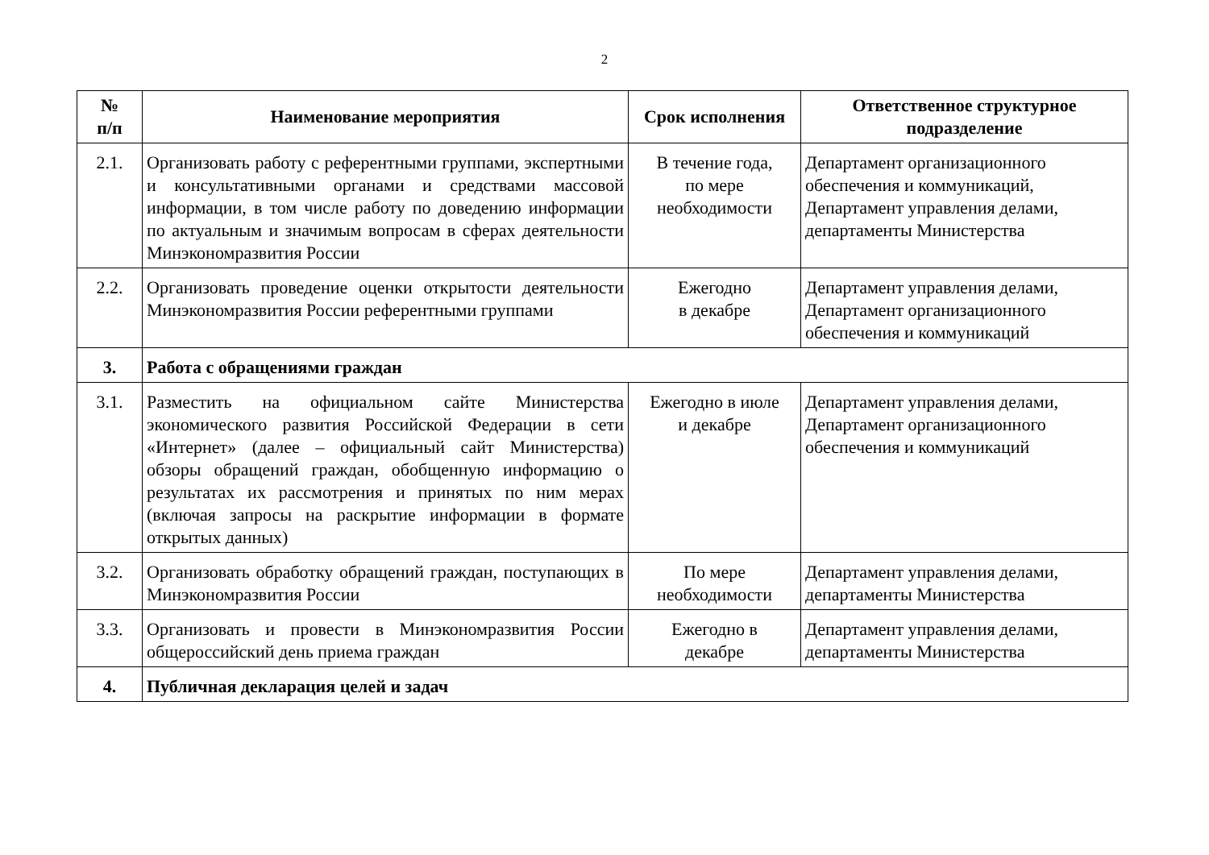2
| № п/п | Наименование мероприятия | Срок исполнения | Ответственное структурное подразделение |
| --- | --- | --- | --- |
| 2.1. | Организовать работу с референтными группами, экспертными и консультативными органами и средствами массовой информации, в том числе работу по доведению информации по актуальным и значимым вопросам в сферах деятельности Минэкономразвития России | В течение года, по мере необходимости | Департамент организационного обеспечения и коммуникаций, Департамент управления делами, департаменты Министерства |
| 2.2. | Организовать проведение оценки открытости деятельности Минэкономразвития России референтными группами | Ежегодно в декабре | Департамент управления делами, Департамент организационного обеспечения и коммуникаций |
| 3. | Работа с обращениями граждан | | |
| 3.1. | Разместить на официальном сайте Министерства экономического развития Российской Федерации в сети «Интернет» (далее – официальный сайт Министерства) обзоры обращений граждан, обобщенную информацию о результатах их рассмотрения и принятых по ним мерах (включая запросы на раскрытие информации в формате открытых данных) | Ежегодно в июле и декабре | Департамент управления делами, Департамент организационного обеспечения и коммуникаций |
| 3.2. | Организовать обработку обращений граждан, поступающих в Минэкономразвития России | По мере необходимости | Департамент управления делами, департаменты Министерства |
| 3.3. | Организовать и провести в Минэкономразвития России общероссийский день приема граждан | Ежегодно в декабре | Департамент управления делами, департаменты Министерства |
| 4. | Публичная декларация целей и задач | | |